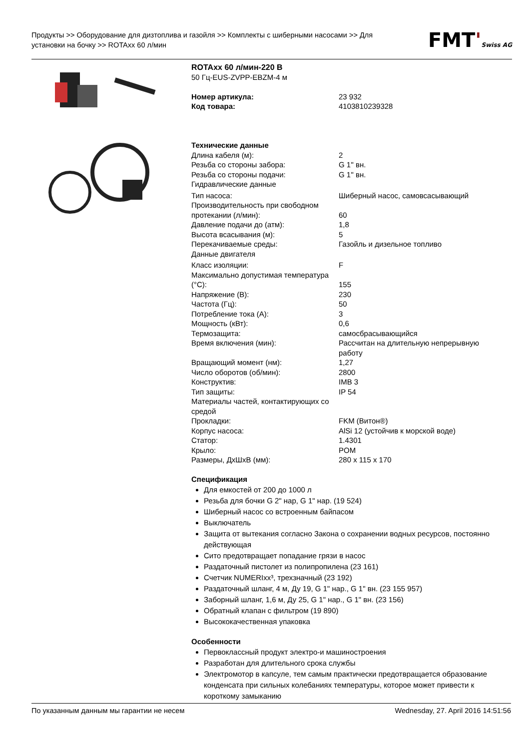Продукты >> Оборудование для дизтоплива и газойля >> Комплекты с шиберными насосами >> Для установки на бочку >> ROTAxx 60 л/мин
FMT'Swiss AG
ROTAxx 60 л/мин-220 В
50 Гц-EUS-ZVPP-EBZM-4 м
| Номер артикула: | 23 932 |
| Код товара: | 4103810239328 |
Технические данные
| Длина кабеля (м): | 2 |
| Резьба со стороны забора: | G 1'' вн. |
| Резьба со стороны подачи: | G 1'' вн. |
| Гидравлические данные | |
| Тип насоса: | Шиберный насос, самовсасывающий |
| Производительность при свободном протекании (л/мин): | 60 |
| Давление подачи до (атм): | 1,8 |
| Высота всасывания (м): | 5 |
| Перекачиваемые среды: | Газойль и дизельное топливо |
| Данные двигателя | |
| Класс изоляции: | F |
| Максимально допустимая температура (°C): | 155 |
| Напряжение (В): | 230 |
| Частота (Гц): | 50 |
| Потребление тока (A): | 3 |
| Мощность (кВт): | 0,6 |
| Термозащита: | самосбрасывающийся |
| Время включения (мин): | Рассчитан на длительную непрерывную работу |
| Вращающий момент (нм): | 1,27 |
| Число оборотов (об/мин): | 2800 |
| Конструктив: | IMB 3 |
| Тип защиты: | IP 54 |
| Материалы частей, контактирующих со средой | |
| Прокладки: | FKM (Витон®) |
| Корпус насоса: | AlSi 12 (устойчив к морской воде) |
| Статор: | 1.4301 |
| Крыло: | POM |
| Размеры, ДхШхВ (мм): | 280 x 115 x 170 |
Спецификация
Для емкостей от 200 до 1000 л
Резьба для бочки G 2" нар, G 1" нар. (19 524)
Шиберный насос со встроенным байпасом
Выключатель
Защита от вытекания согласно Закона о сохранении водных ресурсов, постоянно действующая
Сито предотвращает попадание грязи в насос
Раздаточный пистолет из полипропилена (23 161)
Счетчик NUMERIxx³, трехзначный (23 192)
Раздаточный шланг, 4 м, Ду 19, G 1" нар., G 1" вн. (23 155 957)
Заборный шланг, 1,6 м, Ду 25, G 1" нар., G 1" вн. (23 156)
Обратный клапан с фильтром (19 890)
Высококачественная упаковка
Особенности
Первоклассный продукт электро-и машиностроения
Разработан для длительного срока службы
Электромотор в капсуле, тем самым практически предотвращается образование конденсата при сильных колебаниях температуры, которое может привести к короткому замыканию
По указанным данным мы гарантии не несем Wednesday, 27. April 2016 14:51:56